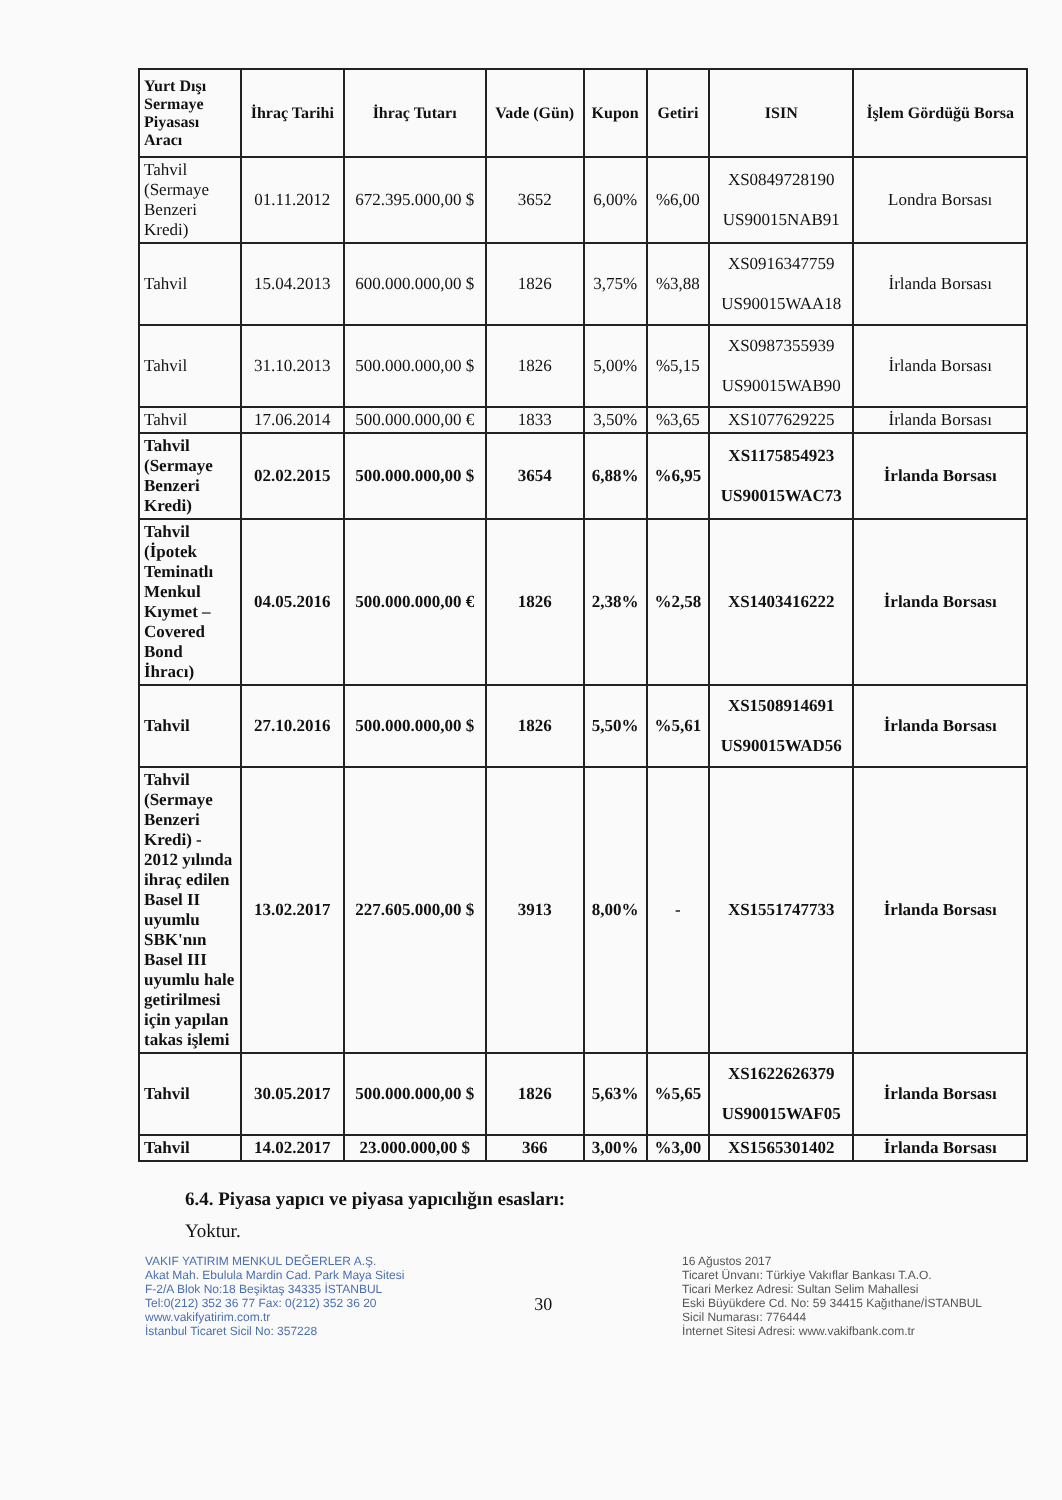| Yurt Dışı Sermaye Piyasası Aracı | İhraç Tarihi | İhraç Tutarı | Vade (Gün) | Kupon | Getiri | ISIN | İşlem Gördüğü Borsa |
| --- | --- | --- | --- | --- | --- | --- | --- |
| Tahvil (Sermaye Benzeri Kredi) | 01.11.2012 | 672.395.000,00 $ | 3652 | 6,00% | %6,00 | XS0849728190 US90015NAB91 | Londra Borsası |
| Tahvil | 15.04.2013 | 600.000.000,00 $ | 1826 | 3,75% | %3,88 | XS0916347759 US90015WAA18 | İrlanda Borsası |
| Tahvil | 31.10.2013 | 500.000.000,00 $ | 1826 | 5,00% | %5,15 | XS0987355939 US90015WAB90 | İrlanda Borsası |
| Tahvil | 17.06.2014 | 500.000.000,00 € | 1833 | 3,50% | %3,65 | XS1077629225 | İrlanda Borsası |
| Tahvil (Sermaye Benzeri Kredi) | 02.02.2015 | 500.000.000,00 $ | 3654 | 6,88% | %6,95 | XS1175854923 US90015WAC73 | İrlanda Borsası |
| Tahvil (İpotek Teminatlı Menkul Kıymet – Covered Bond İhracı) | 04.05.2016 | 500.000.000,00 € | 1826 | 2,38% | %2,58 | XS1403416222 | İrlanda Borsası |
| Tahvil | 27.10.2016 | 500.000.000,00 $ | 1826 | 5,50% | %5,61 | XS1508914691 US90015WAD56 | İrlanda Borsası |
| Tahvil (Sermaye Benzeri Kredi) - 2012 yılında ihraç edilen Basel II uyumlu SBK'nın Basel III uyumlu hale getirilmesi için yapılan takas işlemi | 13.02.2017 | 227.605.000,00 $ | 3913 | 8,00% | - | XS1551747733 | İrlanda Borsası |
| Tahvil | 30.05.2017 | 500.000.000,00 $ | 1826 | 5,63% | %5,65 | XS1622626379 US90015WAF05 | İrlanda Borsası |
| Tahvil | 14.02.2017 | 23.000.000,00 $ | 366 | 3,00% | %3,00 | XS1565301402 | İrlanda Borsası |
6.4. Piyasa yapıcı ve piyasa yapıcılığın esasları:
Yoktur.
VAKIF YATIRIM MENKUL DEĞERLER A.Ş.
Akat Mah. Ebulula Mardin Cad. Park Maya Sitesi
F-2/A Blok No:18 Beşiktaş 34335 İSTANBUL
Tel:0(212) 352 36 77 Fax: 0(212) 352 36 20
www.vakifyatirim.com.tr
İstanbul Ticaret Sicil No: 357228
30
16 Ağustos 2017
Ticaret Ünvanı: Türkiye Vakıflar Bankası T.A.O.
Ticari Merkez Adresi: Sultan Selim Mahallesi
Eski Büyükdere Cd. No: 59 34415 Kağıthane/İSTANBUL
Sicil Numarası: 776444
İnternet Sitesi Adresi: www.vakifbank.com.tr